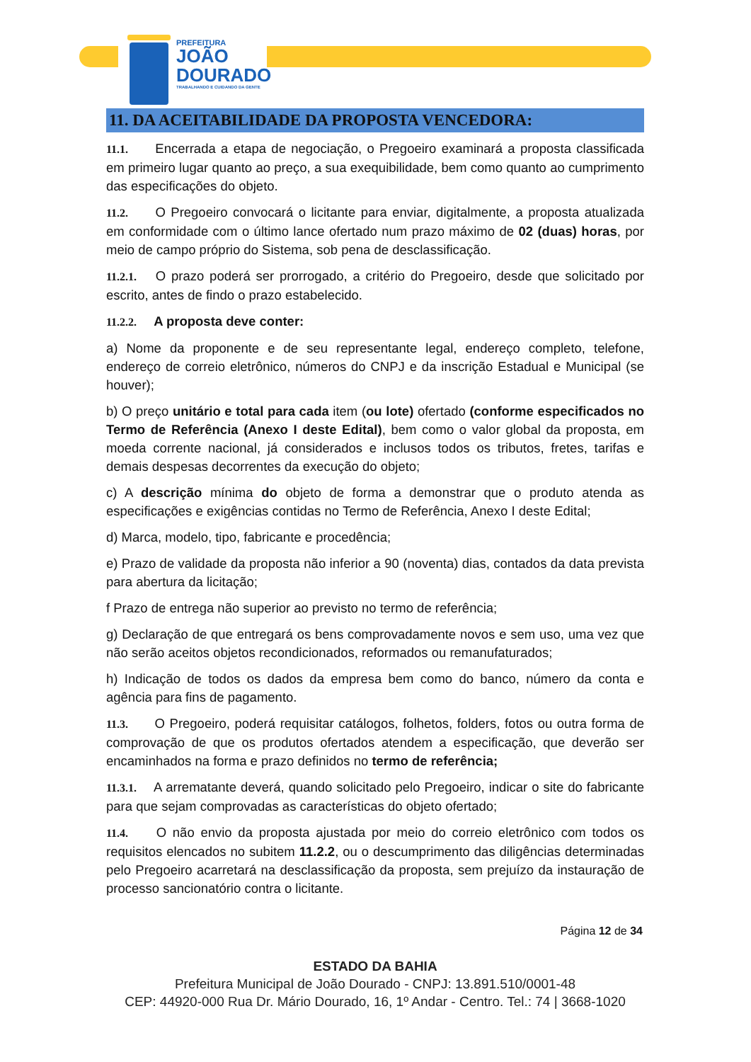PREFEITURA
JOÃO
DOURADO
TRABALHANDO E CUIDANDO DA GENTE
11. DA ACEITABILIDADE DA PROPOSTA VENCEDORA:
11.1. Encerrada a etapa de negociação, o Pregoeiro examinará a proposta classificada em primeiro lugar quanto ao preço, a sua exequibilidade, bem como quanto ao cumprimento das especificações do objeto.
11.2. O Pregoeiro convocará o licitante para enviar, digitalmente, a proposta atualizada em conformidade com o último lance ofertado num prazo máximo de 02 (duas) horas, por meio de campo próprio do Sistema, sob pena de desclassificação.
11.2.1. O prazo poderá ser prorrogado, a critério do Pregoeiro, desde que solicitado por escrito, antes de findo o prazo estabelecido.
11.2.2. A proposta deve conter:
a) Nome da proponente e de seu representante legal, endereço completo, telefone, endereço de correio eletrônico, números do CNPJ e da inscrição Estadual e Municipal (se houver);
b) O preço unitário e total para cada item (ou lote) ofertado (conforme especificados no Termo de Referência (Anexo I deste Edital), bem como o valor global da proposta, em moeda corrente nacional, já considerados e inclusos todos os tributos, fretes, tarifas e demais despesas decorrentes da execução do objeto;
c) A descrição mínima do objeto de forma a demonstrar que o produto atenda as especificações e exigências contidas no Termo de Referência, Anexo I deste Edital;
d) Marca, modelo, tipo, fabricante e procedência;
e) Prazo de validade da proposta não inferior a 90 (noventa) dias, contados da data prevista para abertura da licitação;
f Prazo de entrega não superior ao previsto no termo de referência;
g) Declaração de que entregará os bens comprovadamente novos e sem uso, uma vez que não serão aceitos objetos recondicionados, reformados ou remanufaturados;
h) Indicação de todos os dados da empresa bem como do banco, número da conta e agência para fins de pagamento.
11.3. O Pregoeiro, poderá requisitar catálogos, folhetos, folders, fotos ou outra forma de comprovação de que os produtos ofertados atendem a especificação, que deverão ser encaminhados na forma e prazo definidos no termo de referência;
11.3.1. A arrematante deverá, quando solicitado pelo Pregoeiro, indicar o site do fabricante para que sejam comprovadas as características do objeto ofertado;
11.4. O não envio da proposta ajustada por meio do correio eletrônico com todos os requisitos elencados no subitem 11.2.2, ou o descumprimento das diligências determinadas pelo Pregoeiro acarretará na desclassificação da proposta, sem prejuízo da instauração de processo sancionatório contra o licitante.
Página 12 de 34
ESTADO DA BAHIA
Prefeitura Municipal de João Dourado - CNPJ: 13.891.510/0001-48
CEP: 44920-000 Rua Dr. Mário Dourado, 16, 1º Andar - Centro. Tel.: 74 | 3668-1020